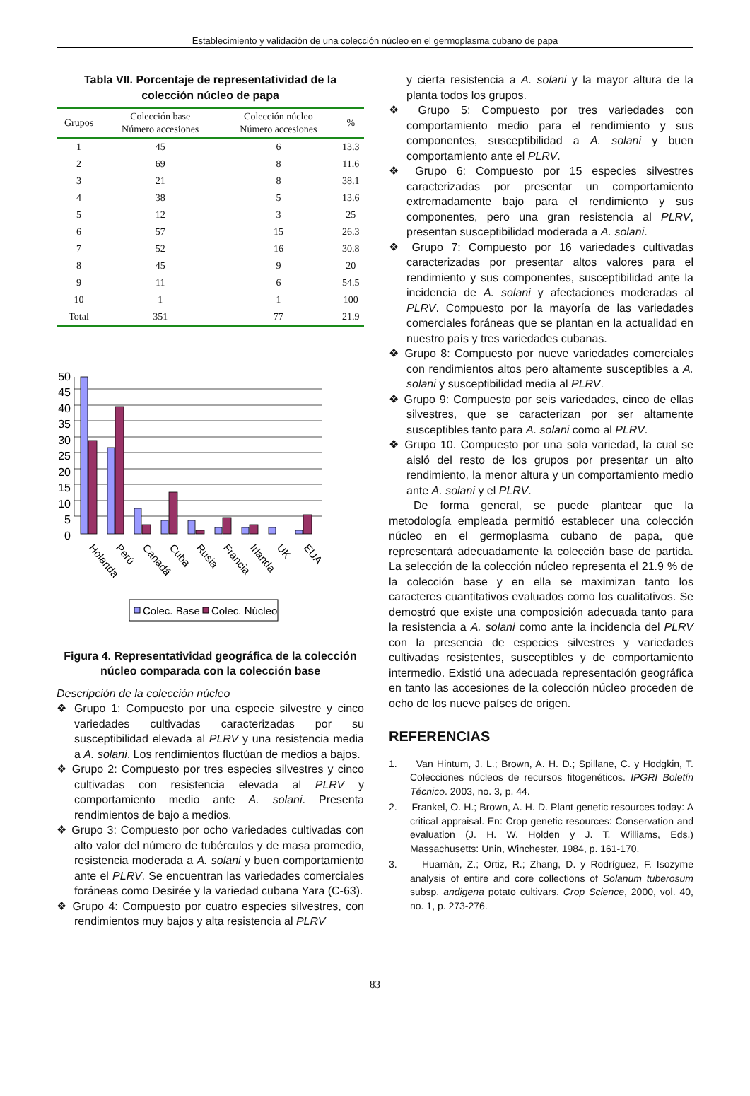Establecimiento y validación de una colección núcleo en el germoplasma cubano de papa
Tabla VII. Porcentaje de representatividad de la colección núcleo de papa
| Grupos | Colección base Número accesiones | Colección núcleo Número accesiones | % |
| --- | --- | --- | --- |
| 1 | 45 | 6 | 13.3 |
| 2 | 69 | 8 | 11.6 |
| 3 | 21 | 8 | 38.1 |
| 4 | 38 | 5 | 13.6 |
| 5 | 12 | 3 | 25 |
| 6 | 57 | 15 | 26.3 |
| 7 | 52 | 16 | 30.8 |
| 8 | 45 | 9 | 20 |
| 9 | 11 | 6 | 54.5 |
| 10 | 1 | 1 | 100 |
| Total | 351 | 77 | 21.9 |
50
45
40
35
30
25
20
15
10
5
0
Holanda
Perú
Canadá
Cuba
Rusia
Francia
Irlanda
UK
EUA
Colec. Base
Colec. Núcleo
Figura 4. Representatividad geográfica de la colección núcleo comparada con la colección base
Descripción de la colección núcleo
❖ Grupo 1: Compuesto por una especie silvestre y cinco variedades cultivadas caracterizadas por su susceptibilidad elevada al PLRV y una resistencia media a A. solani. Los rendimientos fluctúan de medios a bajos.
❖ Grupo 2: Compuesto por tres especies silvestres y cinco cultivadas con resistencia elevada al PLRV y comportamiento medio ante A. solani. Presenta rendimientos de bajo a medios.
❖ Grupo 3: Compuesto por ocho variedades cultivadas con alto valor del número de tubérculos y de masa promedio, resistencia moderada a A. solani y buen comportamiento ante el PLRV. Se encuentran las variedades comerciales foráneas como Desirée y la variedad cubana Yara (C-63).
❖ Grupo 4: Compuesto por cuatro especies silvestres, con rendimientos muy bajos y alta resistencia al PLRV
y cierta resistencia a A. solani y la mayor altura de la planta todos los grupos.
❖ Grupo 5: Compuesto por tres variedades con comportamiento medio para el rendimiento y sus componentes, susceptibilidad a A. solani y buen comportamiento ante el PLRV.
❖ Grupo 6: Compuesto por 15 especies silvestres caracterizadas por presentar un comportamiento extremadamente bajo para el rendimiento y sus componentes, pero una gran resistencia al PLRV, presentan susceptibilidad moderada a A. solani.
❖ Grupo 7: Compuesto por 16 variedades cultivadas caracterizadas por presentar altos valores para el rendimiento y sus componentes, susceptibilidad ante la incidencia de A. solani y afectaciones moderadas al PLRV. Compuesto por la mayoría de las variedades comerciales foráneas que se plantan en la actualidad en nuestro país y tres variedades cubanas.
❖ Grupo 8: Compuesto por nueve variedades comerciales con rendimientos altos pero altamente susceptibles a A. solani y susceptibilidad media al PLRV.
❖ Grupo 9: Compuesto por seis variedades, cinco de ellas silvestres, que se caracterizan por ser altamente susceptibles tanto para A. solani como al PLRV.
❖ Grupo 10. Compuesto por una sola variedad, la cual se aisló del resto de los grupos por presentar un alto rendimiento, la menor altura y un comportamiento medio ante A. solani y el PLRV.
De forma general, se puede plantear que la metodología empleada permitió establecer una colección núcleo en el germoplasma cubano de papa, que representará adecuadamente la colección base de partida. La selección de la colección núcleo representa el 21.9 % de la colección base y en ella se maximizan tanto los caracteres cuantitativos evaluados como los cualitativos. Se demostró que existe una composición adecuada tanto para la resistencia a A. solani como ante la incidencia del PLRV con la presencia de especies silvestres y variedades cultivadas resistentes, susceptibles y de comportamiento intermedio. Existió una adecuada representación geográfica en tanto las accesiones de la colección núcleo proceden de ocho de los nueve países de origen.
REFERENCIAS
1. Van Hintum, J. L.; Brown, A. H. D.; Spillane, C. y Hodgkin, T. Colecciones núcleos de recursos fitogenéticos. IPGRI Boletín Técnico. 2003, no. 3, p. 44.
2. Frankel, O. H.; Brown, A. H. D. Plant genetic resources today: A critical appraisal. En: Crop genetic resources: Conservation and evaluation (J. H. W. Holden y J. T. Williams, Eds.) Massachusetts: Unin, Winchester, 1984, p. 161-170.
3. Huamán, Z.; Ortiz, R.; Zhang, D. y Rodríguez, F. Isozyme analysis of entire and core collections of Solanum tuberosum subsp. andigena potato cultivars. Crop Science, 2000, vol. 40, no. 1, p. 273-276.
83